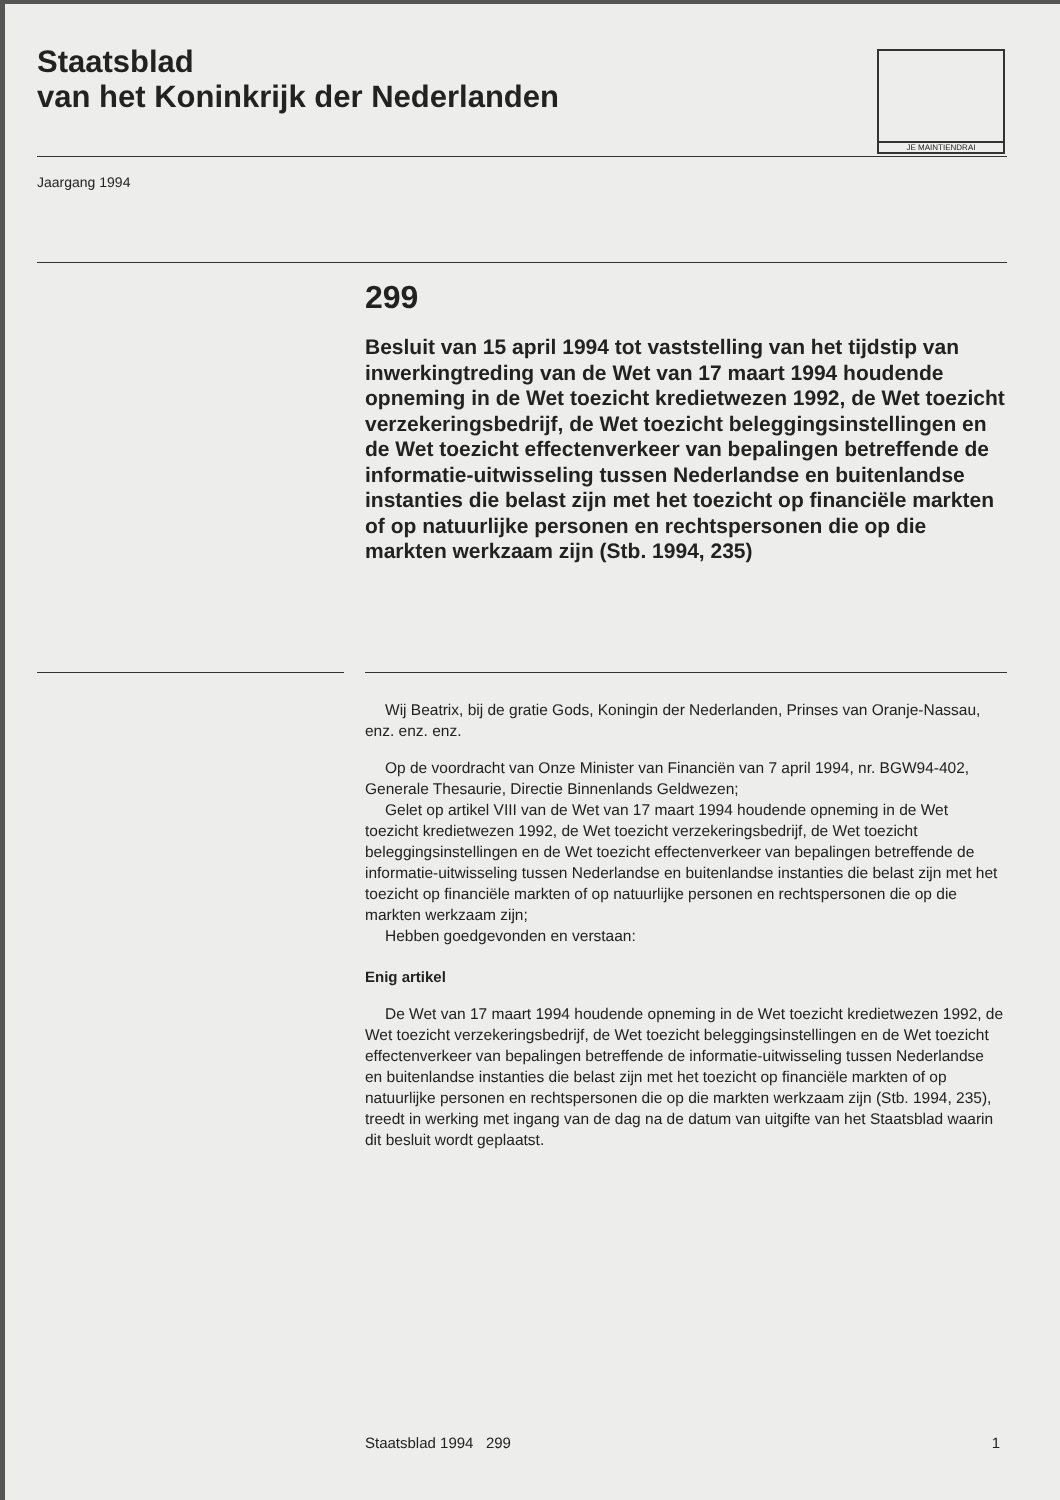Staatsblad
van het Koninkrijk der Nederlanden
JE MAINTIENDRAI
Jaargang 1994
299
Besluit van 15 april 1994 tot vaststelling van het tijdstip van inwerkingtreding van de Wet van 17 maart 1994 houdende opneming in de Wet toezicht kredietwezen 1992, de Wet toezicht verzekeringsbedrijf, de Wet toezicht beleggingsinstellingen en de Wet toezicht effectenverkeer van bepalingen betreffende de informatie-uitwisseling tussen Nederlandse en buitenlandse instanties die belast zijn met het toezicht op financiële markten of op natuurlijke personen en rechtspersonen die op die markten werkzaam zijn (Stb. 1994, 235)
Wij Beatrix, bij de gratie Gods, Koningin der Nederlanden, Prinses van Oranje-Nassau, enz. enz. enz.
Op de voordracht van Onze Minister van Financiën van 7 april 1994, nr. BGW94-402, Generale Thesaurie, Directie Binnenlands Geldwezen;
Gelet op artikel VIII van de Wet van 17 maart 1994 houdende opneming in de Wet toezicht kredietwezen 1992, de Wet toezicht verzekeringsbedrijf, de Wet toezicht beleggingsinstellingen en de Wet toezicht effectenverkeer van bepalingen betreffende de informatie-uitwisseling tussen Nederlandse en buitenlandse instanties die belast zijn met het toezicht op financiële markten of op natuurlijke personen en rechtspersonen die op die markten werkzaam zijn;
Hebben goedgevonden en verstaan:
Enig artikel
De Wet van 17 maart 1994 houdende opneming in de Wet toezicht kredietwezen 1992, de Wet toezicht verzekeringsbedrijf, de Wet toezicht beleggingsinstellingen en de Wet toezicht effectenverkeer van bepalingen betreffende de informatie-uitwisseling tussen Nederlandse en buitenlandse instanties die belast zijn met het toezicht op financiële markten of op natuurlijke personen en rechtspersonen die op die markten werkzaam zijn (Stb. 1994, 235), treedt in werking met ingang van de dag na de datum van uitgifte van het Staatsblad waarin dit besluit wordt geplaatst.
Staatsblad 1994 299 1